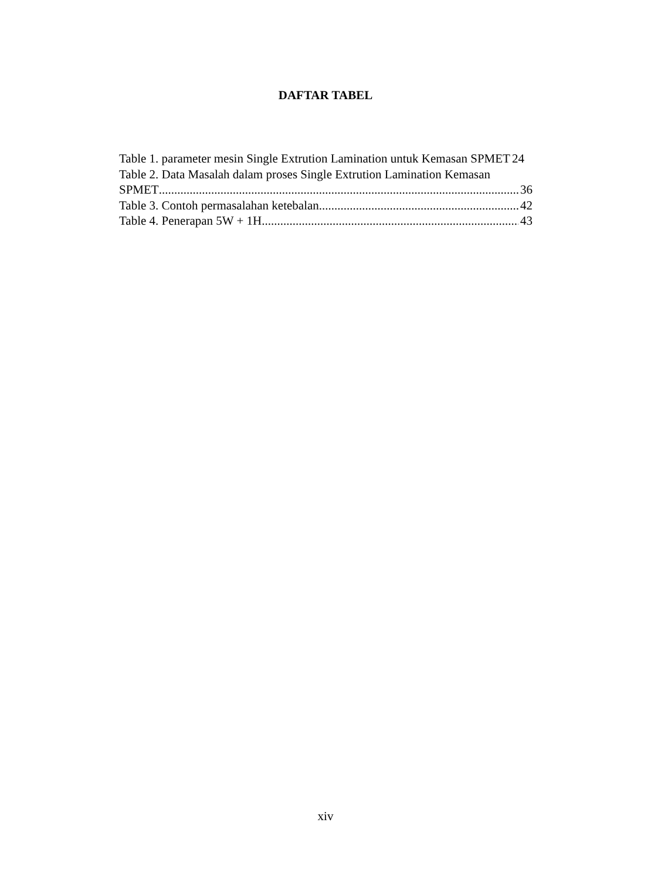DAFTAR TABEL
Table 1. parameter mesin Single Extrution Lamination untuk Kemasan SPMET 24
Table 2. Data Masalah dalam proses Single Extrution Lamination Kemasan
SPMET 36
Table 3. Contoh permasalahan ketebalan 42
Table 4. Penerapan 5W + 1H 43
xiv